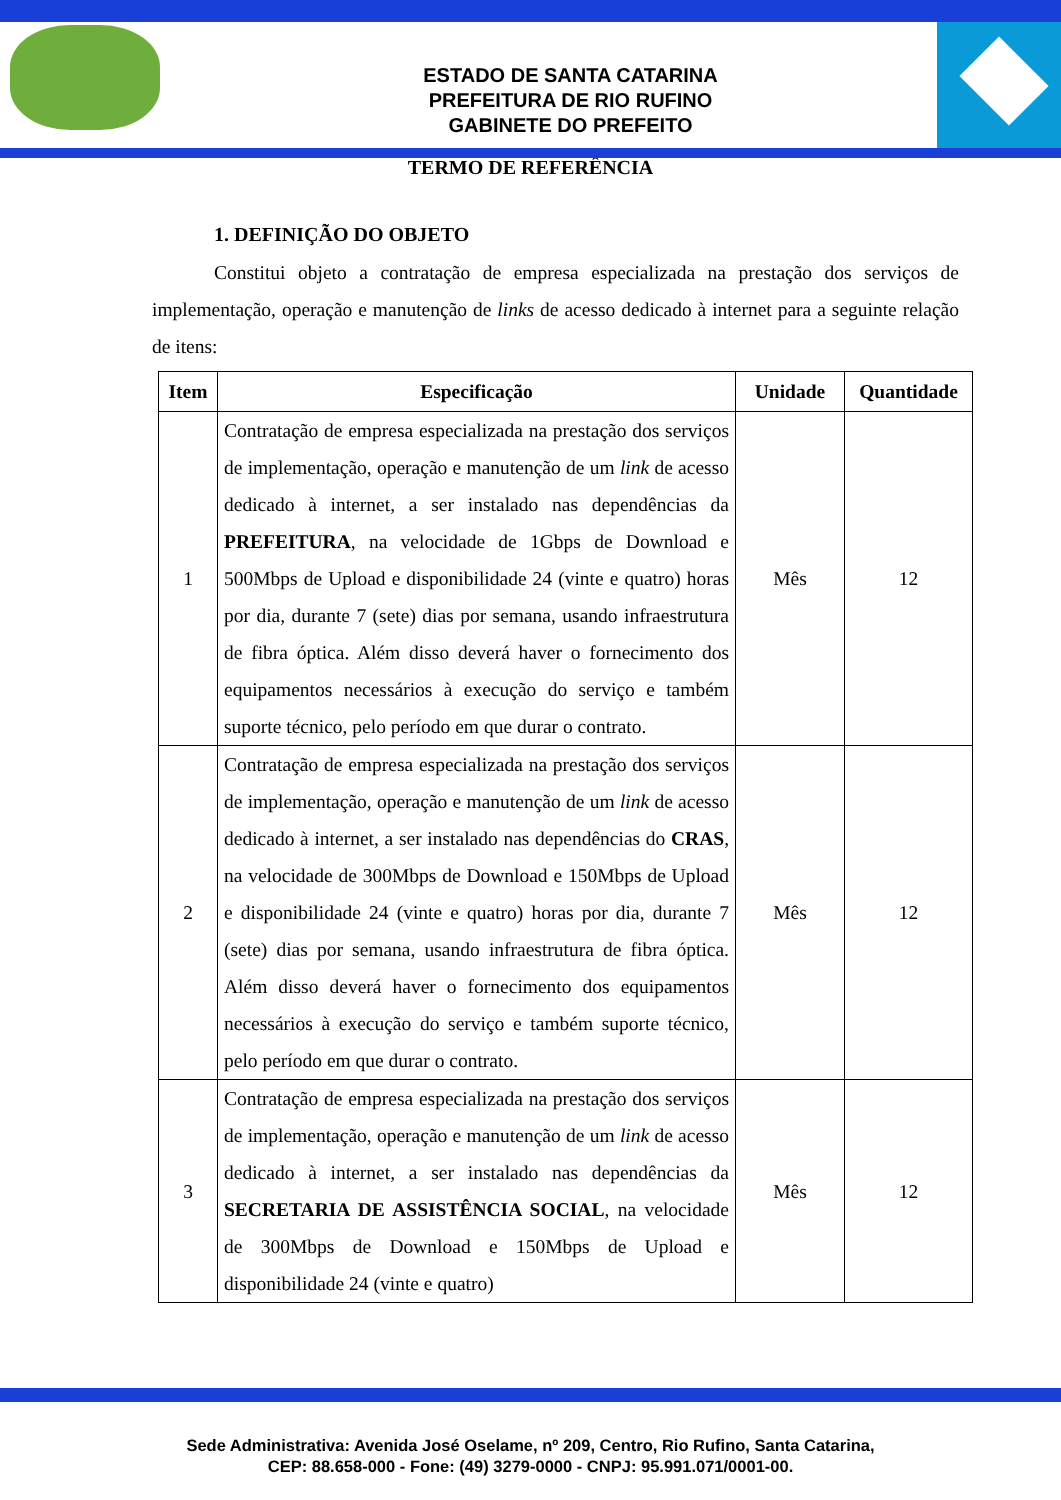ESTADO DE SANTA CATARINA
PREFEITURA DE RIO RUFINO
GABINETE DO PREFEITO
TERMO DE REFERÊNCIA
1. DEFINIÇÃO DO OBJETO
Constitui objeto a contratação de empresa especializada na prestação dos serviços de implementação, operação e manutenção de links de acesso dedicado à internet para a seguinte relação de itens:
| Item | Especificação | Unidade | Quantidade |
| --- | --- | --- | --- |
| 1 | Contratação de empresa especializada na prestação dos serviços de implementação, operação e manutenção de um link de acesso dedicado à internet, a ser instalado nas dependências da PREFEITURA , na velocidade de 1Gbps de Download e 500Mbps de Upload e disponibilidade 24 (vinte e quatro) horas por dia, durante 7 (sete) dias por semana, usando infraestrutura de fibra óptica. Além disso deverá haver o fornecimento dos equipamentos necessários à execução do serviço e também suporte técnico, pelo período em que durar o contrato. | Mês | 12 |
| 2 | Contratação de empresa especializada na prestação dos serviços de implementação, operação e manutenção de um link de acesso dedicado à internet, a ser instalado nas dependências do CRAS , na velocidade de 300Mbps de Download e 150Mbps de Upload e disponibilidade 24 (vinte e quatro) horas por dia, durante 7 (sete) dias por semana, usando infraestrutura de fibra óptica. Além disso deverá haver o fornecimento dos equipamentos necessários à execução do serviço e também suporte técnico, pelo período em que durar o contrato. | Mês | 12 |
| 3 | Contratação de empresa especializada na prestação dos serviços de implementação, operação e manutenção de um link de acesso dedicado à internet, a ser instalado nas dependências da SECRETARIA DE ASSISTÊNCIA SOCIAL , na velocidade de 300Mbps de Download e 150Mbps de Upload e disponibilidade 24 (vinte e quatro) | Mês | 12 |
Sede Administrativa: Avenida José Oselame, nº 209, Centro, Rio Rufino, Santa Catarina,
CEP: 88.658-000 - Fone: (49) 3279-0000 - CNPJ: 95.991.071/0001-00.